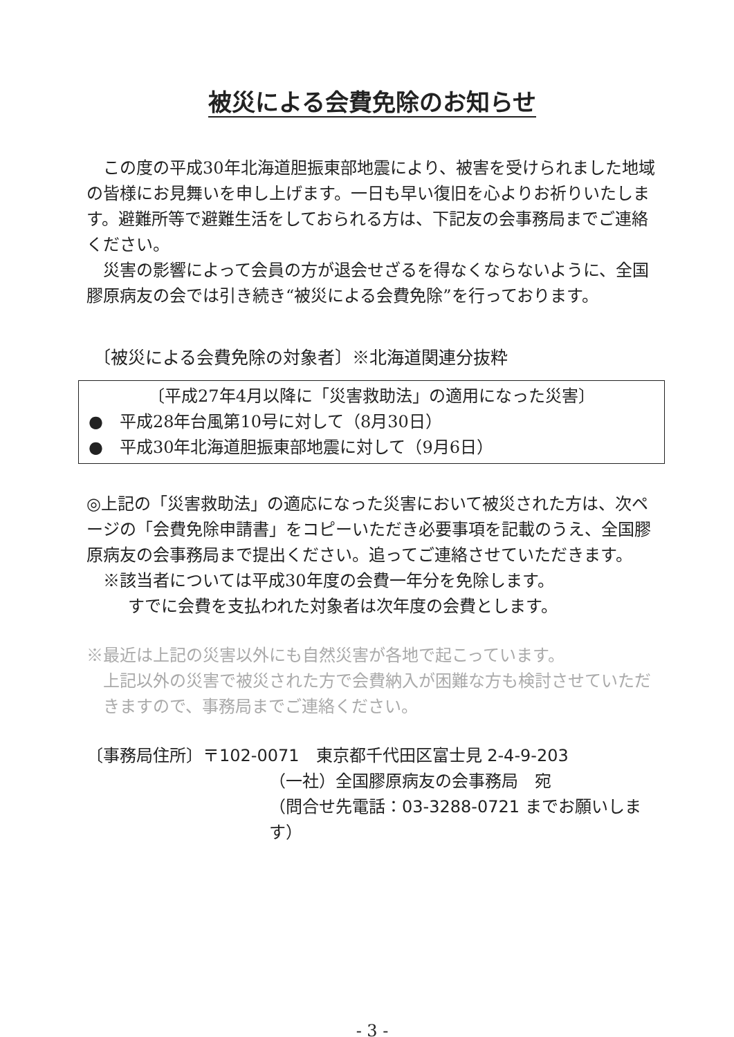被災による会費免除のお知らせ
この度の平成30年北海道胆振東部地震により、被害を受けられました地域の皆様にお見舞いを申し上げます。一日も早い復旧を心よりお祈りいたします。避難所等で避難生活をしておられる方は、下記友の会事務局までご連絡ください。
災害の影響によって会員の方が退会せざるを得なくならないように、全国膠原病友の会では引き続き“被災による会費免除”を行っております。
〔被災による会費免除の対象者〕※北海道関連分抜粋
〔平成27年4月以降に「災害救助法」の適用になった災害〕
●　平成28年台風第10号に対して（8月30日）
●　平成30年北海道胆振東部地震に対して（9月6日）
◎上記の「災害救助法」の適応になった災害において被災された方は、次ページの「会費免除申請書」をコピーいただき必要事項を記載のうえ、全国膠原病友の会事務局まで提出ください。追ってご連絡させていただきます。
※該当者については平成30年度の会費一年分を免除します。
すでに会費を支払われた対象者は次年度の会費とします。
※最近は上記の災害以外にも自然災害が各地で起こっています。
上記以外の災害で被災された方で会費納入が困難な方も検討させていただきますので、事務局までご連絡ください。
〔事務局住所〕〒102-0071　東京都千代田区富士見 2-4-9-203
（一社）全国膠原病友の会事務局　宛
（問合せ先電話：03-3288-0721 までお願いします）
- 3 -